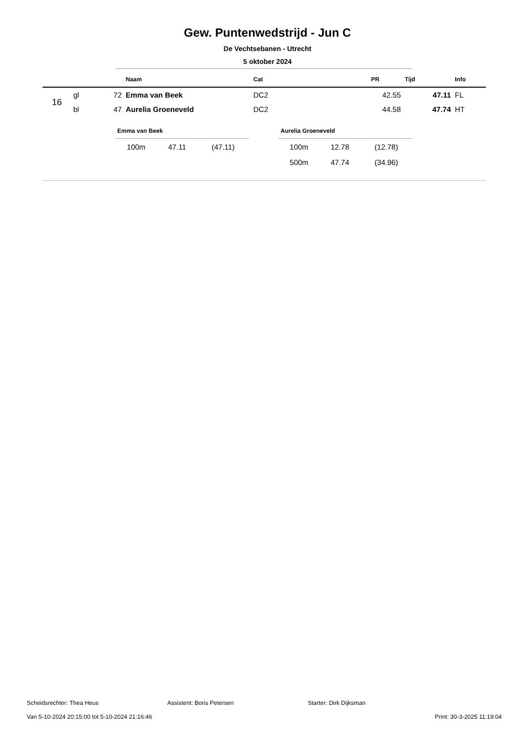Gew. Puntenwedstrijd - Jun C
De Vechtsebanen - Utrecht
5 oktober 2024
| | | | Naam | Cat | PR | Tijd | Info |
| --- | --- | --- | --- | --- | --- | --- | --- |
| 16 | gl | 72 | Emma van Beek | DC2 | 42.55 | 47.11 | FL |
| | bl | 47 | Aurelia Groeneveld | DC2 | 44.58 | 47.74 | HT |
Emma van Beek
| 100m | 47.11 | (47.11) |
Aurelia Groeneveld
| 100m | 12.78 | (12.78) |
| 500m | 47.74 | (34.96) |
Scheidsrechter: Thea Heus Assistent: Boris Petersen Starter: Dirk Dijksman
Van 5-10-2024 20:15:00 tot 5-10-2024 21:16:46 Print: 30-3-2025 11:19:04